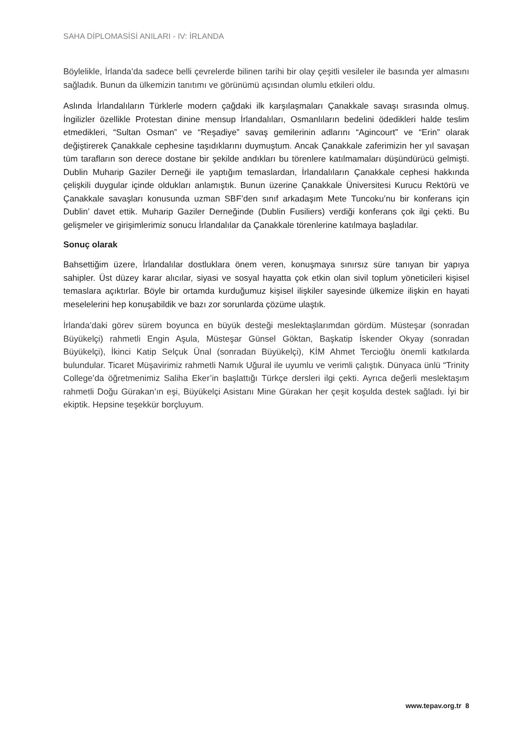SAHA DİPLOMASİSİ ANILARI - IV: İRLANDA
Böylelikle, İrlanda’da sadece belli çevrelerde bilinen tarihi bir olay çeşitli vesileler ile basında yer almasını sağladık. Bunun da ülkemizin tanıtımı ve görünümü açısından olumlu etkileri oldu.
Aslında İrlandalıların Türklerle modern çağdaki ilk karşılaşmaları Çanakkale savaşı sırasında olmuş. İngilizler özellikle Protestan dinine mensup İrlandalıları, Osmanlıların bedelini ödedikleri halde teslim etmedikleri, “Sultan Osman” ve “Reşadiye” savaş gemilerinin adlarını “Agincourt” ve “Erin” olarak değiştirerek Çanakkale cephesine taşıdıklarını duymuştum. Ancak Çanakkale zaferimizin her yıl savaşan tüm tarafların son derece dostane bir şekilde andıkları bu törenlere katılmamaları düşündürücü gelmişti. Dublin Muharip Gaziler Derneği ile yaptığım temaslardan, İrlandalıların Çanakkale cephesi hakkında çelişkili duygular içinde oldukları anlamıştık. Bunun üzerine Çanakkale Üniversitesi Kurucu Rektörü ve Çanakkale savaşları konusunda uzman SBF’den sınıf arkadaşım Mete Tuncoku’nu bir konferans için Dublin’ davet ettik. Muharip Gaziler Derneğinde (Dublin Fusiliers) verdiği konferans çok ilgi çekti. Bu gelişmeler ve girişimlerimiz sonucu İrlandalılar da Çanakkale törenlerine katılmaya başladılar.
Sonuç olarak
Bahsettiğim üzere, İrlandalılar dostluklara önem veren, konuşmaya sınırsız süre tanıyan bir yapıya sahipler. Üst düzey karar alıcılar, siyasi ve sosyal hayatta çok etkin olan sivil toplum yöneticileri kişisel temaslara açıktırlar. Böyle bir ortamda kurduğumuz kişisel ilişkiler sayesinde ülkemize ilişkin en hayati meselelerini hep konuşabildik ve bazı zor sorunlarda çözüme ulaştık.
İrlanda’daki görev sürem boyunca en büyük desteği meslektaşlarımdan gördüm. Müsteşar (sonradan Büyükelçi) rahmetli Engin Aşula, Müsteşar Günsel Göktan, Başkatip İskender Okyay (sonradan Büyükelçi), İkinci Katip Selçuk Ünal (sonradan Büyükelçi), KİM Ahmet Tercioğlu önemli katkılarda bulundular. Ticaret Müşavirimiz rahmetli Namık Uğural ile uyumlu ve verimli çalıştık. Dünyaca ünlü “Trinity College’da öğretmenimiz Saliha Eker’in başlattığı Türkçe dersleri ilgi çekti. Ayrıca değerli meslektaşım rahmetli Doğu Gürakan’ın eşi, Büyükelçi Asistanı Mine Gürakan her çeşit koşulda destek sağladı. İyi bir ekiptik. Hepsine teşekkür borçluyum.
www.tepav.org.tr 8